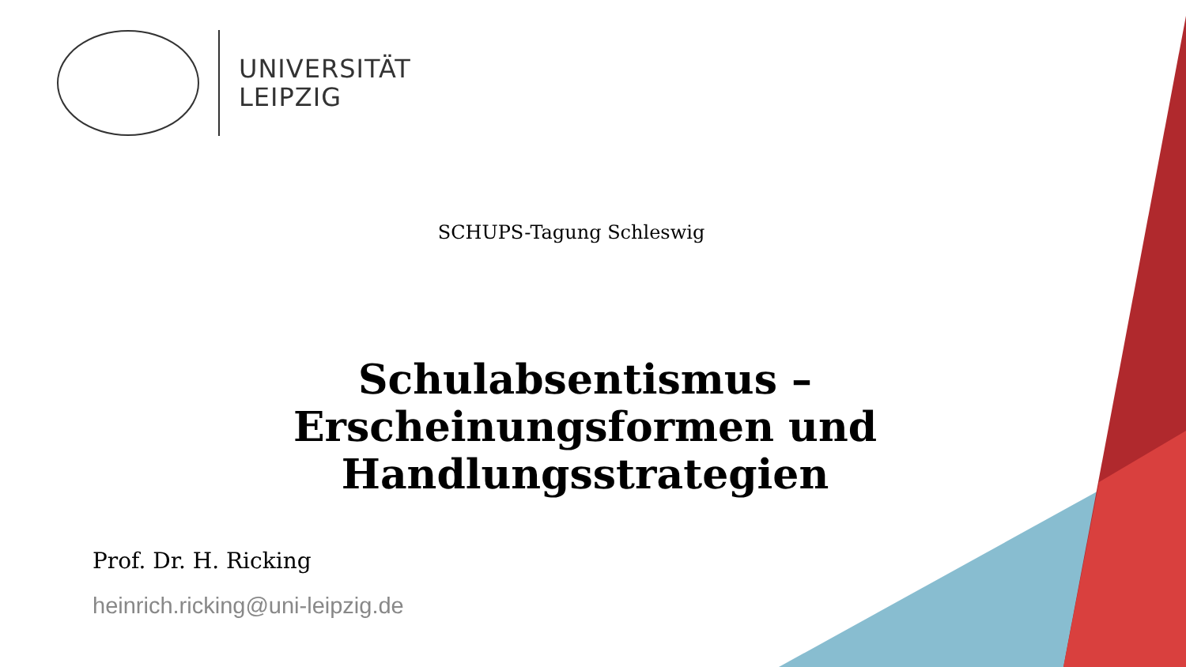UNIVERSITÄT
LEIPZIG
SCHUPS-Tagung Schleswig
Schulabsentismus –
Erscheinungsformen und
Handlungsstrategien
Prof. Dr. H. Ricking
heinrich.ricking@uni-leipzig.de